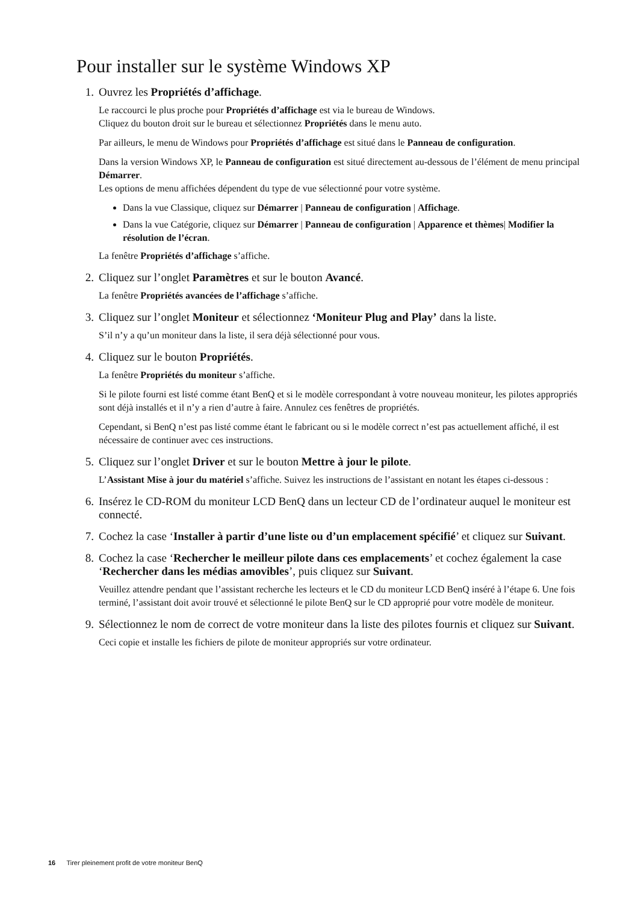Pour installer sur le système Windows XP
1. Ouvrez les Propriétés d’affichage.
Le raccourci le plus proche pour Propriétés d’affichage est via le bureau de Windows.
Cliquez du bouton droit sur le bureau et sélectionnez Propriétés dans le menu auto.
Par ailleurs, le menu de Windows pour Propriétés d’affichage est situé dans le Panneau de configuration.
Dans la version Windows XP, le Panneau de configuration est situé directement au-dessous de l’élément de menu principal Démarrer.
Les options de menu affichées dépendent du type de vue sélectionné pour votre système.
Dans la vue Classique, cliquez sur Démarrer | Panneau de configuration | Affichage.
Dans la vue Catégorie, cliquez sur Démarrer | Panneau de configuration | Apparence et thèmes| Modifier la résolution de l’écran.
La fenêtre Propriétés d’affichage s’affiche.
2. Cliquez sur l’onglet Paramètres et sur le bouton Avancé.
La fenêtre Propriétés avancées de l’affichage s’affiche.
3. Cliquez sur l’onglet Moniteur et sélectionnez ‘Moniteur Plug and Play’ dans la liste.
S’il n’y a qu’un moniteur dans la liste, il sera déjà sélectionné pour vous.
4. Cliquez sur le bouton Propriétés.
La fenêtre Propriétés du moniteur s’affiche.
Si le pilote fourni est listé comme étant BenQ et si le modèle correspondant à votre nouveau moniteur, les pilotes appropriés sont déjà installés et il n’y a rien d’autre à faire. Annulez ces fenêtres de propriétés.
Cependant, si BenQ n’est pas listé comme étant le fabricant ou si le modèle correct n’est pas actuellement affiché, il est nécessaire de continuer avec ces instructions.
5. Cliquez sur l’onglet Driver et sur le bouton Mettre à jour le pilote.
L’Assistant Mise à jour du matériel s’affiche. Suivez les instructions de l’assistant en notant les étapes ci-dessous :
6. Insérez le CD-ROM du moniteur LCD BenQ dans un lecteur CD de l’ordinateur auquel le moniteur est connecté.
7. Cochez la case ‘Installer à partir d’une liste ou d’un emplacement spécifié’ et cliquez sur Suivant.
8. Cochez la case ‘Rechercher le meilleur pilote dans ces emplacements’ et cochez également la case ‘Rechercher dans les médias amovibles’, puis cliquez sur Suivant.
Veuillez attendre pendant que l’assistant recherche les lecteurs et le CD du moniteur LCD BenQ inséré à l’étape 6. Une fois terminé, l’assistant doit avoir trouvé et sélectionné le pilote BenQ sur le CD approprié pour votre modèle de moniteur.
9. Sélectionnez le nom de correct de votre moniteur dans la liste des pilotes fournis et cliquez sur Suivant.
Ceci copie et installe les fichiers de pilote de moniteur appropriés sur votre ordinateur.
16 Tirer pleinement profit de votre moniteur BenQ